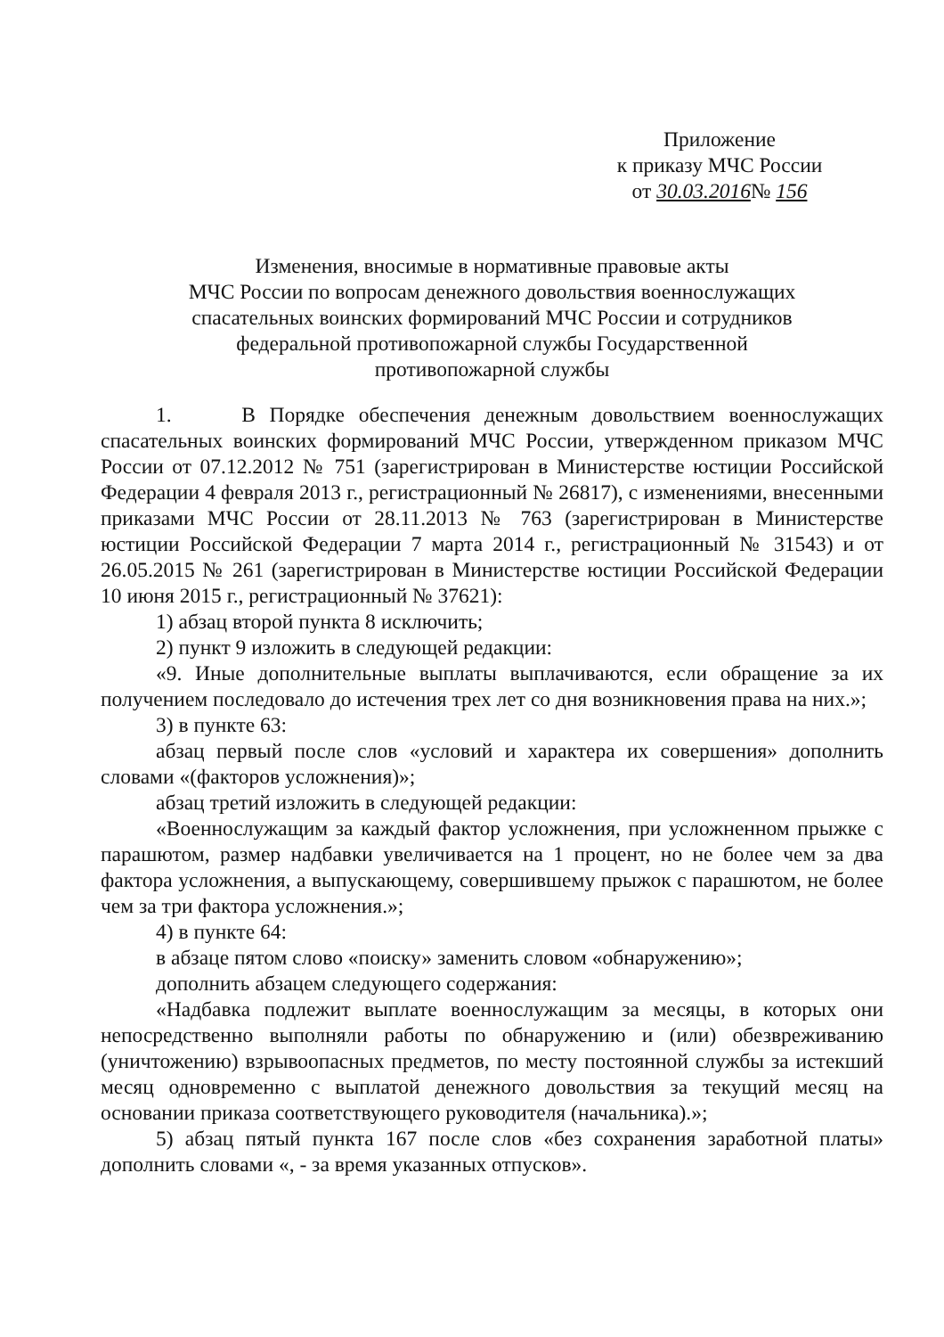Приложение
к приказу МЧС России
от 30.03.2016№ 156
Изменения, вносимые в нормативные правовые акты
МЧС России по вопросам денежного довольствия военнослужащих
спасательных воинских формирований МЧС России и сотрудников
федеральной противопожарной службы Государственной
противопожарной службы
1. В Порядке обеспечения денежным довольствием военнослужащих спасательных воинских формирований МЧС России, утвержденном приказом МЧС России от 07.12.2012 № 751 (зарегистрирован в Министерстве юстиции Российской Федерации 4 февраля 2013 г., регистрационный № 26817), с изменениями, внесенными приказами МЧС России от 28.11.2013 № 763 (зарегистрирован в Министерстве юстиции Российской Федерации 7 марта 2014 г., регистрационный № 31543) и от 26.05.2015 № 261 (зарегистрирован в Министерстве юстиции Российской Федерации 10 июня 2015 г., регистрационный № 37621):
1) абзац второй пункта 8 исключить;
2) пункт 9 изложить в следующей редакции:
«9. Иные дополнительные выплаты выплачиваются, если обращение за их получением последовало до истечения трех лет со дня возникновения права на них.»;
3) в пункте 63:
абзац первый после слов «условий и характера их совершения» дополнить словами «(факторов усложнения)»;
абзац третий изложить в следующей редакции:
«Военнослужащим за каждый фактор усложнения, при усложненном прыжке с парашютом, размер надбавки увеличивается на 1 процент, но не более чем за два фактора усложнения, а выпускающему, совершившему прыжок с парашютом, не более чем за три фактора усложнения.»;
4) в пункте 64:
в абзаце пятом слово «поиску» заменить словом «обнаружению»;
дополнить абзацем следующего содержания:
«Надбавка подлежит выплате военнослужащим за месяцы, в которых они непосредственно выполняли работы по обнаружению и (или) обезвреживанию (уничтожению) взрывоопасных предметов, по месту постоянной службы за истекший месяц одновременно с выплатой денежного довольствия за текущий месяц на основании приказа соответствующего руководителя (начальника).»;
5) абзац пятый пункта 167 после слов «без сохранения заработной платы» дополнить словами «, - за время указанных отпусков».